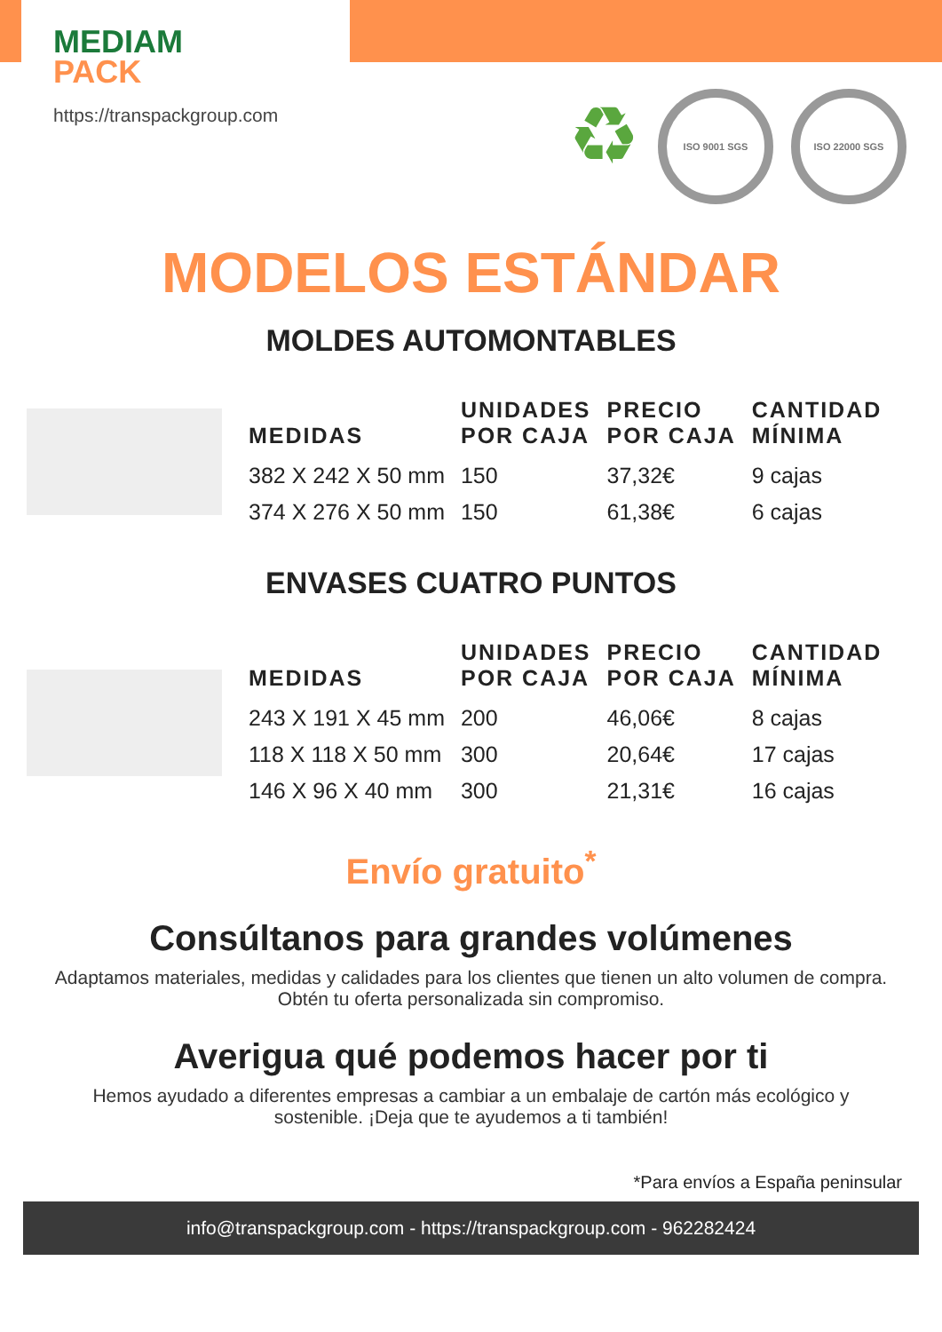MEDIAM
PACK
https://transpackgroup.com
♻
ISO 9001 SGS ISO 22000 SGS
MODELOS ESTÁNDAR
MOLDES AUTOMONTABLES
| MEDIDAS | UNIDADES POR CAJA | PRECIO POR CAJA | CANTIDAD MÍNIMA |
| --- | --- | --- | --- |
| 382 X 242 X 50 mm | 150 | 37,32€ | 9 cajas |
| 374 X 276 X 50 mm | 150 | 61,38€ | 6 cajas |
ENVASES CUATRO PUNTOS
| MEDIDAS | UNIDADES POR CAJA | PRECIO POR CAJA | CANTIDAD MÍNIMA |
| --- | --- | --- | --- |
| 243 X 191 X 45 mm | 200 | 46,06€ | 8 cajas |
| 118 X 118 X 50 mm | 300 | 20,64€ | 17 cajas |
| 146 X 96 X 40 mm | 300 | 21,31€ | 16 cajas |
Envío gratuito<sup>*</sup>
Consúltanos para grandes volúmenes
Adaptamos materiales, medidas y calidades para los clientes que tienen un alto volumen de compra. Obtén tu oferta personalizada sin compromiso.
Averigua qué podemos hacer por ti
Hemos ayudado a diferentes empresas a cambiar a un embalaje de cartón más ecológico y sostenible. ¡Deja que te ayudemos a ti también!
*Para envíos a España peninsular
info@transpackgroup.com - https://transpackgroup.com - 962282424